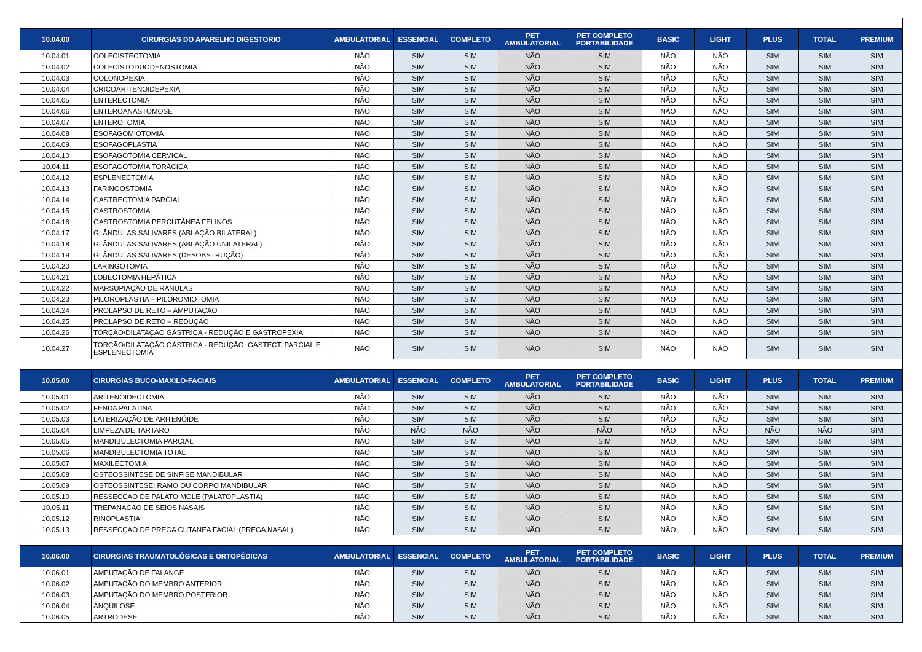| 10.04.00 | CIRURGIAS DO APARELHO DIGESTORIO | AMBULATORIAL | ESSENCIAL | COMPLETO | PET AMBULATORIAL | PET COMPLETO PORTABILIDADE | BASIC | LIGHT | PLUS | TOTAL | PREMIUM |
| --- | --- | --- | --- | --- | --- | --- | --- | --- | --- | --- | --- |
| 10.04.01 | COLECISTECTOMIA | NÃO | SIM | SIM | NÃO | SIM | NÃO | NÃO | SIM | SIM | SIM |
| 10.04.02 | COLECISTODUODENOSTOMIA | NÃO | SIM | SIM | NÃO | SIM | NÃO | NÃO | SIM | SIM | SIM |
| 10.04.03 | COLONOPEXIA | NÃO | SIM | SIM | NÃO | SIM | NÃO | NÃO | SIM | SIM | SIM |
| 10.04.04 | CRICOARITENOIDEPEXIA | NÃO | SIM | SIM | NÃO | SIM | NÃO | NÃO | SIM | SIM | SIM |
| 10.04.05 | ENTERECTOMIA | NÃO | SIM | SIM | NÃO | SIM | NÃO | NÃO | SIM | SIM | SIM |
| 10.04.06 | ENTEROANASTOMOSE | NÃO | SIM | SIM | NÃO | SIM | NÃO | NÃO | SIM | SIM | SIM |
| 10.04.07 | ENTEROTOMIA | NÃO | SIM | SIM | NÃO | SIM | NÃO | NÃO | SIM | SIM | SIM |
| 10.04.08 | ESOFAGOMIOTOMIA | NÃO | SIM | SIM | NÃO | SIM | NÃO | NÃO | SIM | SIM | SIM |
| 10.04.09 | ESOFAGOPLASTIA | NÃO | SIM | SIM | NÃO | SIM | NÃO | NÃO | SIM | SIM | SIM |
| 10.04.10 | ESOFAGOTOMIA CERVICAL | NÃO | SIM | SIM | NÃO | SIM | NÃO | NÃO | SIM | SIM | SIM |
| 10.04.11 | ESOFAGOTOMIA TORÁCICA | NÃO | SIM | SIM | NÃO | SIM | NÃO | NÃO | SIM | SIM | SIM |
| 10.04.12 | ESPLENECTOMIA | NÃO | SIM | SIM | NÃO | SIM | NÃO | NÃO | SIM | SIM | SIM |
| 10.04.13 | FARINGOSTOMIA | NÃO | SIM | SIM | NÃO | SIM | NÃO | NÃO | SIM | SIM | SIM |
| 10.04.14 | GASTRECTOMIA PARCIAL | NÃO | SIM | SIM | NÃO | SIM | NÃO | NÃO | SIM | SIM | SIM |
| 10.04.15 | GASTROSTOMIA | NÃO | SIM | SIM | NÃO | SIM | NÃO | NÃO | SIM | SIM | SIM |
| 10.04.16 | GASTROSTOMIA PERCUTÂNEA FELINOS | NÃO | SIM | SIM | NÃO | SIM | NÃO | NÃO | SIM | SIM | SIM |
| 10.04.17 | GLÂNDULAS SALIVARES (ABLAÇÃO BILATERAL) | NÃO | SIM | SIM | NÃO | SIM | NÃO | NÃO | SIM | SIM | SIM |
| 10.04.18 | GLÂNDULAS SALIVARES (ABLAÇÃO UNILATERAL) | NÃO | SIM | SIM | NÃO | SIM | NÃO | NÃO | SIM | SIM | SIM |
| 10.04.19 | GLÂNDULAS SALIVARES (DESOBSTRUÇÃO) | NÃO | SIM | SIM | NÃO | SIM | NÃO | NÃO | SIM | SIM | SIM |
| 10.04.20 | LARINGOTOMIA | NÃO | SIM | SIM | NÃO | SIM | NÃO | NÃO | SIM | SIM | SIM |
| 10.04.21 | LOBECTOMIA HEPÁTICA | NÃO | SIM | SIM | NÃO | SIM | NÃO | NÃO | SIM | SIM | SIM |
| 10.04.22 | MARSUPIAÇÃO DE RANULAS | NÃO | SIM | SIM | NÃO | SIM | NÃO | NÃO | SIM | SIM | SIM |
| 10.04.23 | PILOROPLASTIA – PILOROMIOTOMIA | NÃO | SIM | SIM | NÃO | SIM | NÃO | NÃO | SIM | SIM | SIM |
| 10.04.24 | PROLAPSO DE RETO – AMPUTAÇÃO | NÃO | SIM | SIM | NÃO | SIM | NÃO | NÃO | SIM | SIM | SIM |
| 10.04.25 | PROLAPSO DE RETO – REDUÇÃO | NÃO | SIM | SIM | NÃO | SIM | NÃO | NÃO | SIM | SIM | SIM |
| 10.04.26 | TORÇÃO/DILATAÇÃO GÁSTRICA - REDUÇÃO E GASTROPEXIA | NÃO | SIM | SIM | NÃO | SIM | NÃO | NÃO | SIM | SIM | SIM |
| 10.04.27 | TORÇÃO/DILATAÇÃO GÁSTRICA - REDUÇÃO, GASTECT. PARCIAL E ESPLENECTOMIA | NÃO | SIM | SIM | NÃO | SIM | NÃO | NÃO | SIM | SIM | SIM |
| 10.05.00 | CIRURGIAS BUCO-MAXILO-FACIAIS | AMBULATORIAL | ESSENCIAL | COMPLETO | PET AMBULATORIAL | PET COMPLETO PORTABILIDADE | BASIC | LIGHT | PLUS | TOTAL | PREMIUM |
| 10.05.01 | ARITENOIDECTOMIA | NÃO | SIM | SIM | NÃO | SIM | NÃO | NÃO | SIM | SIM | SIM |
| 10.05.02 | FENDA PALATINA | NÃO | SIM | SIM | NÃO | SIM | NÃO | NÃO | SIM | SIM | SIM |
| 10.05.03 | LATERIZAÇÃO DE ARITENÓIDE | NÃO | SIM | SIM | NÃO | SIM | NÃO | NÃO | SIM | SIM | SIM |
| 10.05.04 | LIMPEZA DE TARTARO | NÃO | NÃO | NÃO | NÃO | NÃO | NÃO | NÃO | NÃO | NÃO | SIM |
| 10.05.05 | MANDIBULECTOMIA PARCIAL | NÃO | SIM | SIM | NÃO | SIM | NÃO | NÃO | SIM | SIM | SIM |
| 10.05.06 | MANDIBULECTOMIA TOTAL | NÃO | SIM | SIM | NÃO | SIM | NÃO | NÃO | SIM | SIM | SIM |
| 10.05.07 | MAXILECTOMIA | NÃO | SIM | SIM | NÃO | SIM | NÃO | NÃO | SIM | SIM | SIM |
| 10.05.08 | OSTEOSSINTESE DE SINFISE MANDIBULAR | NÃO | SIM | SIM | NÃO | SIM | NÃO | NÃO | SIM | SIM | SIM |
| 10.05.09 | OSTEOSSINTESE: RAMO OU CORPO MANDIBULAR | NÃO | SIM | SIM | NÃO | SIM | NÃO | NÃO | SIM | SIM | SIM |
| 10.05.10 | RESSECCAO DE PALATO MOLE (PALATOPLASTIA) | NÃO | SIM | SIM | NÃO | SIM | NÃO | NÃO | SIM | SIM | SIM |
| 10.05.11 | TREPANACAO DE SEIOS NASAIS | NÃO | SIM | SIM | NÃO | SIM | NÃO | NÃO | SIM | SIM | SIM |
| 10.05.12 | RINOPLASTIA | NÃO | SIM | SIM | NÃO | SIM | NÃO | NÃO | SIM | SIM | SIM |
| 10.05.13 | RESSECÇAO DE PREGA CUTANEA FACIAL (PREGA NASAL) | NÃO | SIM | SIM | NÃO | SIM | NÃO | NÃO | SIM | SIM | SIM |
| 10.06.00 | CIRURGIAS TRAUMATOLÓGICAS E ORTOPÉDICAS | AMBULATORIAL | ESSENCIAL | COMPLETO | PET AMBULATORIAL | PET COMPLETO PORTABILIDADE | BASIC | LIGHT | PLUS | TOTAL | PREMIUM |
| 10.06.01 | AMPUTAÇÃO DE FALANGE | NÃO | SIM | SIM | NÃO | SIM | NÃO | NÃO | SIM | SIM | SIM |
| 10.06.02 | AMPUTAÇÃO DO MEMBRO ANTERIOR | NÃO | SIM | SIM | NÃO | SIM | NÃO | NÃO | SIM | SIM | SIM |
| 10.06.03 | AMPUTAÇÃO DO MEMBRO POSTERIOR | NÃO | SIM | SIM | NÃO | SIM | NÃO | NÃO | SIM | SIM | SIM |
| 10.06.04 | ANQUILOSE | NÃO | SIM | SIM | NÃO | SIM | NÃO | NÃO | SIM | SIM | SIM |
| 10.06.05 | ARTRODESE | NÃO | SIM | SIM | NÃO | SIM | NÃO | NÃO | SIM | SIM | SIM |